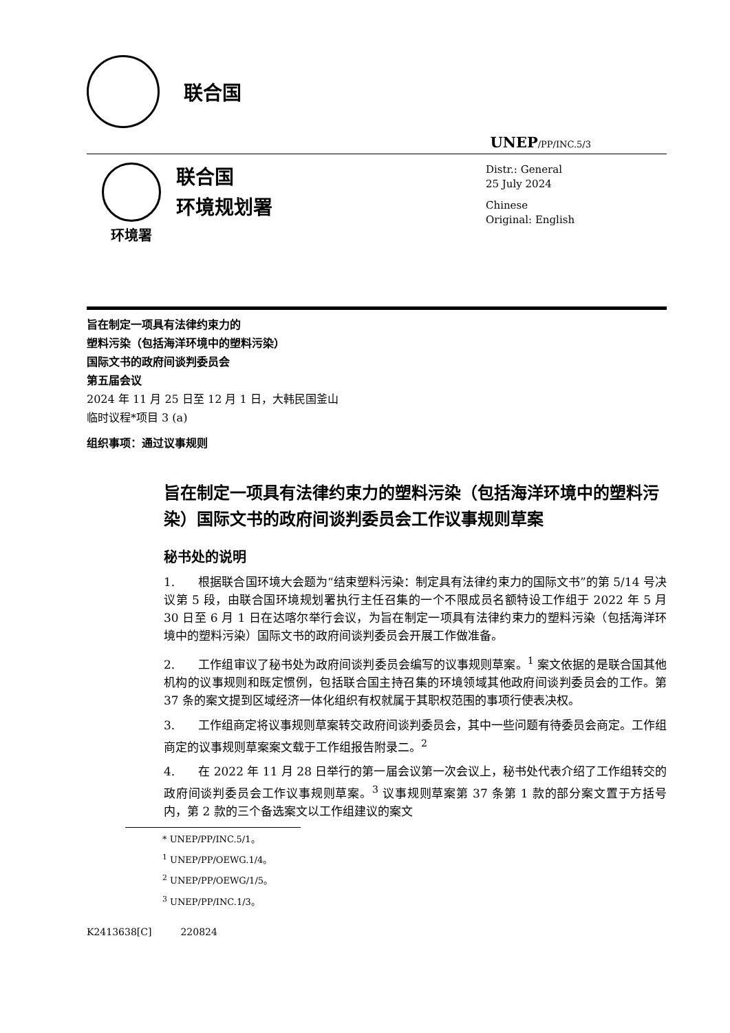联合国
UNEP/PP/INC.5/3
环境署
联合国
环境规划署
Distr.: General
25 July 2024
Chinese
Original: English
旨在制定一项具有法律约束力的
塑料污染（包括海洋环境中的塑料污染）
国际文书的政府间谈判委员会
第五届会议
2024 年 11 月 25 日至 12 月 1 日，大韩民国釜山
临时议程*项目 3 (a)
组织事项：通过议事规则
旨在制定一项具有法律约束力的塑料污染（包括海洋环境中的塑料污染）国际文书的政府间谈判委员会工作议事规则草案
秘书处的说明
1.  根据联合国环境大会题为“结束塑料污染：制定具有法律约束力的国际文书”的第 5/14 号决议第 5 段，由联合国环境规划署执行主任召集的一个不限成员名额特设工作组于 2022 年 5 月 30 日至 6 月 1 日在达喀尔举行会议，为旨在制定一项具有法律约束力的塑料污染（包括海洋环境中的塑料污染）国际文书的政府间谈判委员会开展工作做准备。
2.  工作组审议了秘书处为政府间谈判委员会编写的议事规则草案。<sup>1</sup> 案文依据的是联合国其他机构的议事规则和既定惯例，包括联合国主持召集的环境领域其他政府间谈判委员会的工作。第 37 条的案文提到区域经济一体化组织有权就属于其职权范围的事项行使表决权。
3.  工作组商定将议事规则草案转交政府间谈判委员会，其中一些问题有待委员会商定。工作组商定的议事规则草案案文载于工作组报告附录二。<sup>2</sup>
4.  在 2022 年 11 月 28 日举行的第一届会议第一次会议上，秘书处代表介绍了工作组转交的政府间谈判委员会工作议事规则草案。<sup>3</sup> 议事规则草案第 37 条第 1 款的部分案文置于方括号内，第 2 款的三个备选案文以工作组建议的案文
* UNEP/PP/INC.5/1。
<sup>1</sup> UNEP/PP/OEWG.1/4。
<sup>2</sup> UNEP/PP/OEWG/1/5。
<sup>3</sup> UNEP/PP/INC.1/3。
K2413638[C]   220824